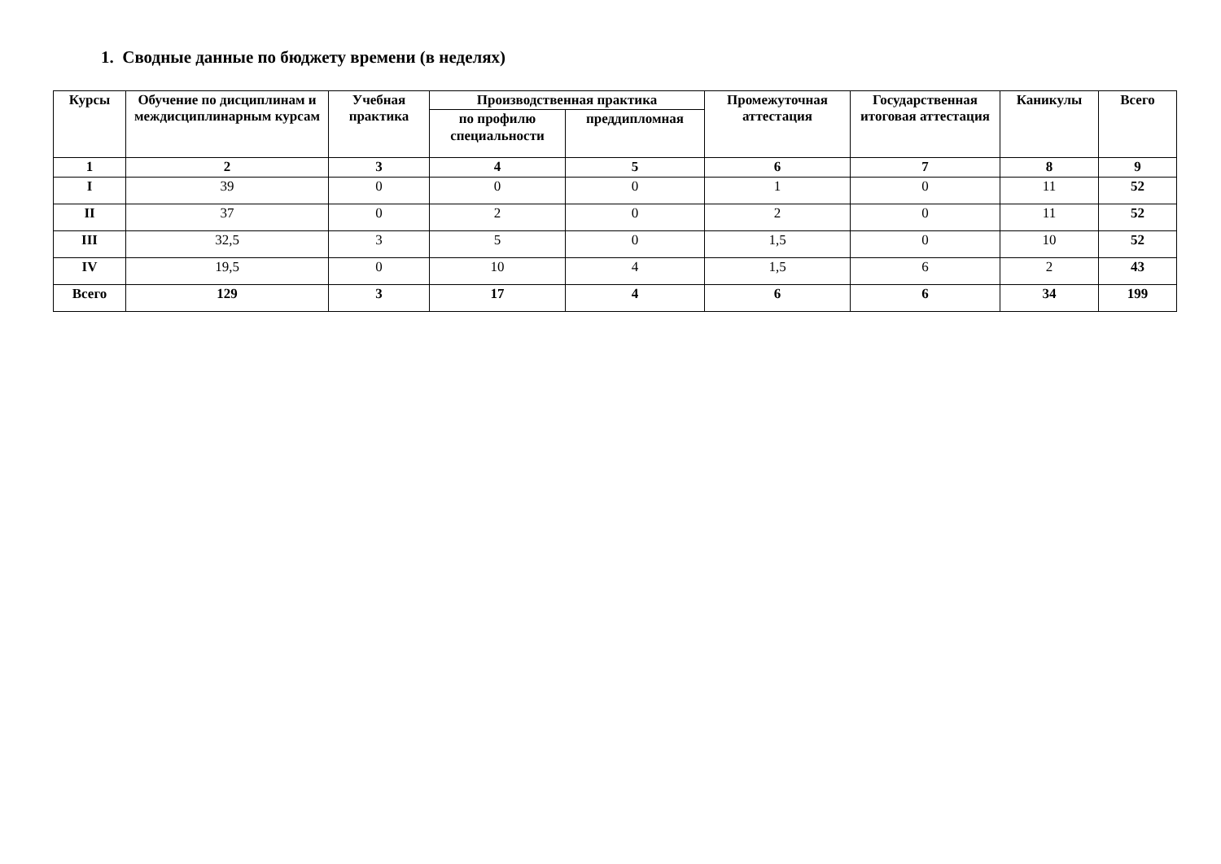1. Сводные данные по бюджету времени (в неделях)
| Курсы | Обучение по дисциплинам и междисциплинарным курсам | Учебная практика | Производственная практика | | Промежуточная аттестация | Государственная итоговая аттестация | Каникулы | Всего |
| --- | --- | --- | --- | --- | --- | --- | --- | --- |
| | | | по профилю специальности | преддипломная | | | | |
| 1 | 2 | 3 | 4 | 5 | 6 | 7 | 8 | 9 |
| I | 39 | 0 | 0 | 0 | 1 | 0 | 11 | 52 |
| II | 37 | 0 | 2 | 0 | 2 | 0 | 11 | 52 |
| III | 32,5 | 3 | 5 | 0 | 1,5 | 0 | 10 | 52 |
| IV | 19,5 | 0 | 10 | 4 | 1,5 | 6 | 2 | 43 |
| Всего | 129 | 3 | 17 | 4 | 6 | 6 | 34 | 199 |